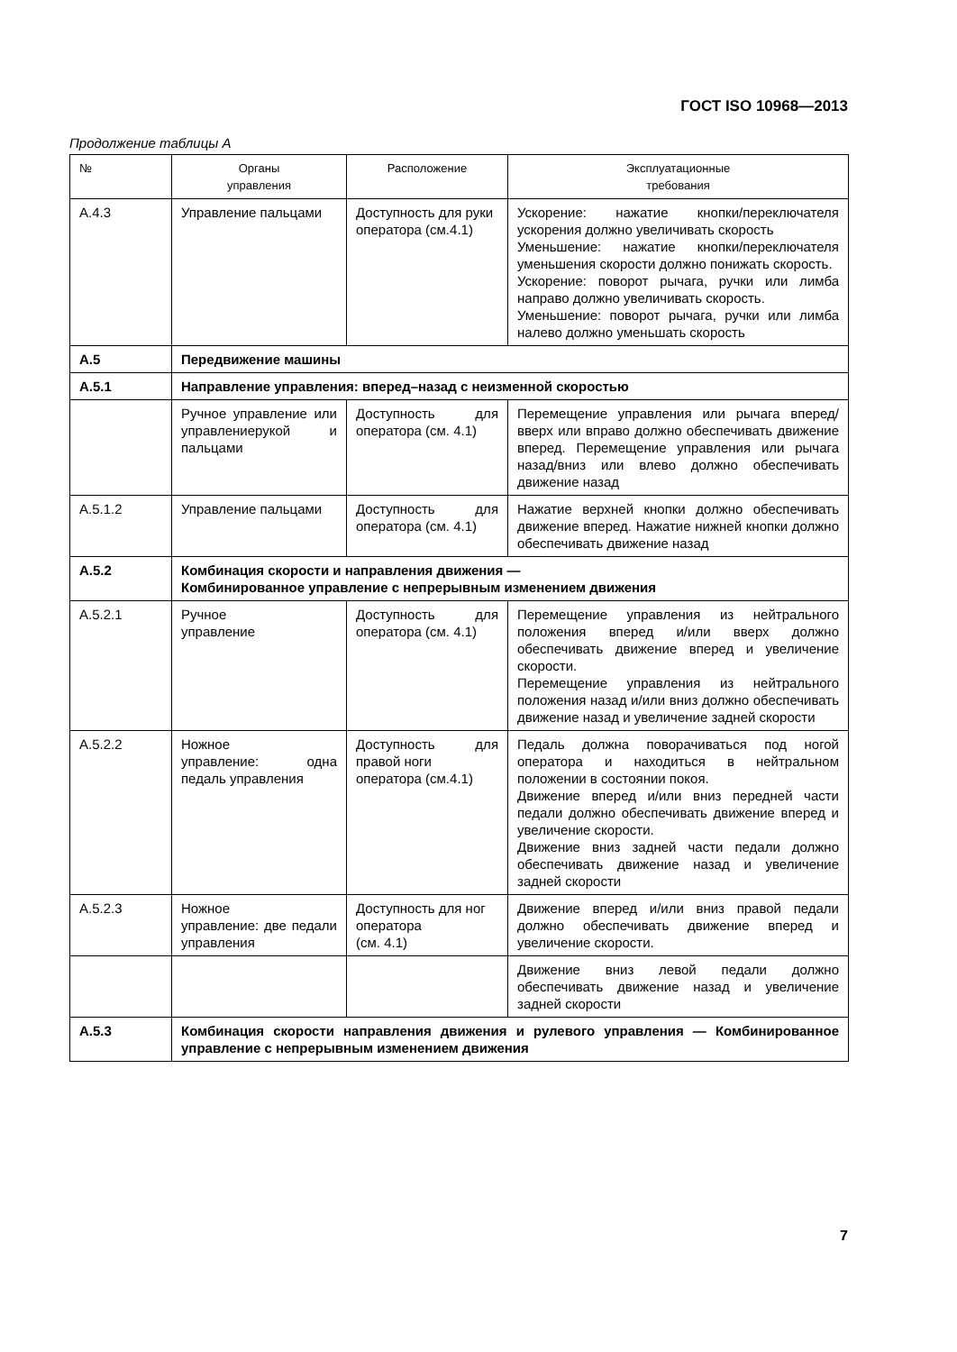ГОСТ ISO 10968—2013
Продолжение таблицы А
| № | Органы управления | Расположение | Эксплуатационные требования |
| --- | --- | --- | --- |
| А.4.3 | Управление пальцами | Доступность для руки оператора (см.4.1) | Ускорение: нажатие кнопки/переключателя ускорения должно увеличивать скорость Уменьшение: нажатие кнопки/переключателя уменьшения скорости должно понижать скорость. Ускорение: поворот рычага, ручки или лимба направо должно увеличивать скорость. Уменьшение: поворот рычага, ручки или лимба налево должно уменьшать скорость |
| А.5 | Передвижение машины | | |
| А.5.1 | Направление управления: вперед–назад с неизменной скоростью | | |
| | Ручное управление или управлениерукой и пальцами | Доступность для оператора (см. 4.1) | Перемещение управления или рычага вперед/вверх или вправо должно обеспечивать движение вперед. Перемещение управления или рычага назад/вниз или влево должно обеспечивать движение назад |
| А.5.1.2 | Управление пальцами | Доступность для оператора (см. 4.1) | Нажатие верхней кнопки должно обеспечивать движение вперед. Нажатие нижней кнопки должно обеспечивать движение назад |
| А.5.2 | Комбинация скорости и направления движения — Комбинированное управление с непрерывным изменением движения | | |
| А.5.2.1 | Ручное управление | Доступность для оператора (см. 4.1) | Перемещение управления из нейтрального положения вперед и/или вверх должно обеспечивать движение вперед и увеличение скорости. Перемещение управления из нейтрального положения назад и/или вниз должно обеспечивать движение назад и увеличение задней скорости |
| А.5.2.2 | Ножное управление: одна педаль управления | Доступность для правой ноги оператора (см.4.1) | Педаль должна поворачиваться под ногой оператора и находиться в нейтральном положении в состоянии покоя. Движение вперед и/или вниз передней части педали должно обеспечивать движение вперед и увеличение скорости. Движение вниз задней части педали должно обеспечивать движение назад и увеличение задней скорости |
| А.5.2.3 | Ножное управление: две педали управления | Доступность для ног оператора (см. 4.1) | Движение вперед и/или вниз правой педали должно обеспечивать движение вперед и увеличение скорости. |
| | | | Движение вниз левой педали должно обеспечивать движение назад и увеличение задней скорости |
| А.5.3 | Комбинация скорости направления движения и рулевого управления — Комбинированное управление с непрерывным изменением движения | | |
7